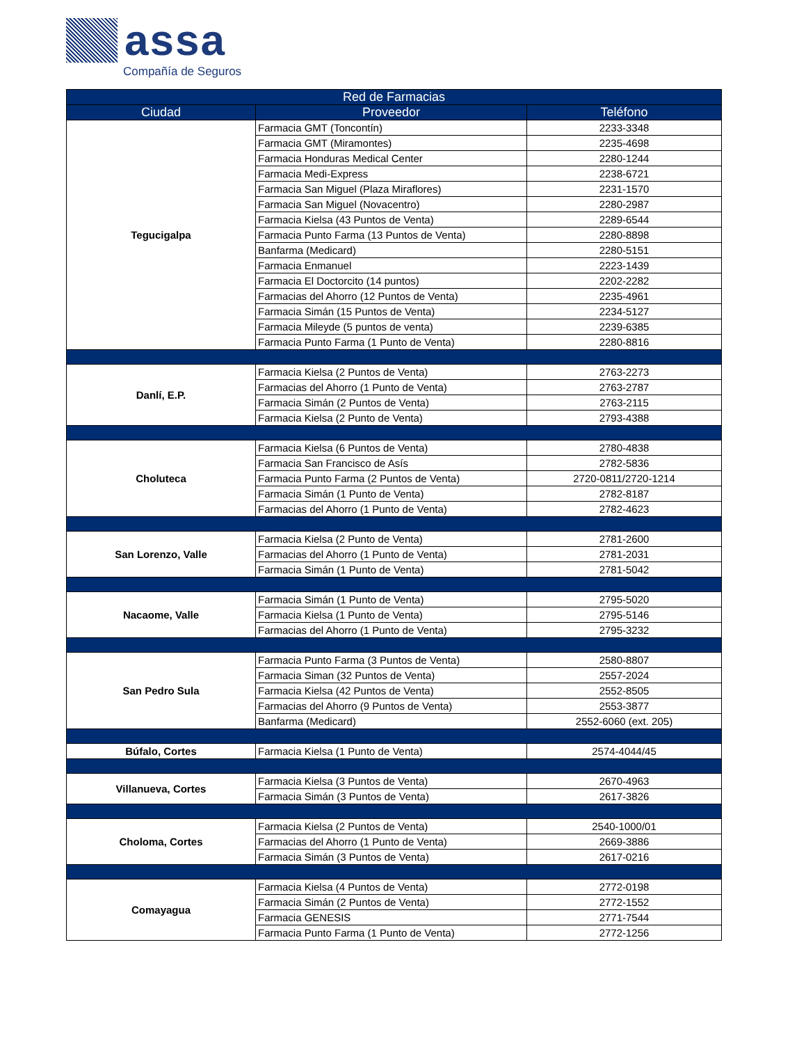assa
Compañía de Seguros
| Red de Farmacias | | |
| --- | --- | --- |
| Ciudad | Proveedor | Teléfono |
| Tegucigalpa | Farmacia GMT (Toncontín) | 2233-3348 |
| | Farmacia GMT (Miramontes) | 2235-4698 |
| | Farmacia Honduras Medical Center | 2280-1244 |
| | Farmacia Medi-Express | 2238-6721 |
| | Farmacia San Miguel (Plaza Miraflores) | 2231-1570 |
| | Farmacia San Miguel (Novacentro) | 2280-2987 |
| | Farmacia Kielsa (43 Puntos de Venta) | 2289-6544 |
| | Farmacia Punto Farma (13 Puntos de Venta) | 2280-8898 |
| | Banfarma (Medicard) | 2280-5151 |
| | Farmacia Enmanuel | 2223-1439 |
| | Farmacia El Doctorcito (14 puntos) | 2202-2282 |
| | Farmacias del Ahorro (12 Puntos de Venta) | 2235-4961 |
| | Farmacia Simán (15 Puntos de Venta) | 2234-5127 |
| | Farmacia Mileyde (5 puntos de venta) | 2239-6385 |
| | Farmacia Punto Farma (1 Punto de Venta) | 2280-8816 |
| Danlí, E.P. | Farmacia Kielsa (2 Puntos de Venta) | 2763-2273 |
| | Farmacias del Ahorro (1 Punto de Venta) | 2763-2787 |
| | Farmacia Simán (2 Puntos de Venta) | 2763-2115 |
| | Farmacia Kielsa (2 Punto de Venta) | 2793-4388 |
| Choluteca | Farmacia Kielsa (6 Puntos de Venta) | 2780-4838 |
| | Farmacia San Francisco de Asís | 2782-5836 |
| | Farmacia Punto Farma (2 Puntos de Venta) | 2720-0811/2720-1214 |
| | Farmacia Simán (1 Punto de Venta) | 2782-8187 |
| | Farmacias del Ahorro (1 Punto de Venta) | 2782-4623 |
| San Lorenzo, Valle | Farmacia Kielsa (2 Punto de Venta) | 2781-2600 |
| | Farmacias del Ahorro (1 Punto de Venta) | 2781-2031 |
| | Farmacia Simán (1 Punto de Venta) | 2781-5042 |
| Nacaome, Valle | Farmacia Simán (1 Punto de Venta) | 2795-5020 |
| | Farmacia Kielsa (1 Punto de Venta) | 2795-5146 |
| | Farmacias del Ahorro (1 Punto de Venta) | 2795-3232 |
| San Pedro Sula | Farmacia Punto Farma (3 Puntos de Venta) | 2580-8807 |
| | Farmacia Siman (32 Puntos de Venta) | 2557-2024 |
| | Farmacia Kielsa (42 Puntos de Venta) | 2552-8505 |
| | Farmacias del Ahorro (9 Puntos de Venta) | 2553-3877 |
| | Banfarma (Medicard) | 2552-6060 (ext. 205) |
| Búfalo, Cortes | Farmacia Kielsa (1 Punto de Venta) | 2574-4044/45 |
| Villanueva, Cortes | Farmacia Kielsa (3 Puntos de Venta) | 2670-4963 |
| | Farmacia Simán (3 Puntos de Venta) | 2617-3826 |
| Choloma, Cortes | Farmacia Kielsa (2 Puntos de Venta) | 2540-1000/01 |
| | Farmacias del Ahorro (1 Punto de Venta) | 2669-3886 |
| | Farmacia Simán (3 Puntos de Venta) | 2617-0216 |
| Comayagua | Farmacia Kielsa (4 Puntos de Venta) | 2772-0198 |
| | Farmacia Simán (2 Puntos de Venta) | 2772-1552 |
| | Farmacia GENESIS | 2771-7544 |
| | Farmacia Punto Farma (1 Punto de Venta) | 2772-1256 |